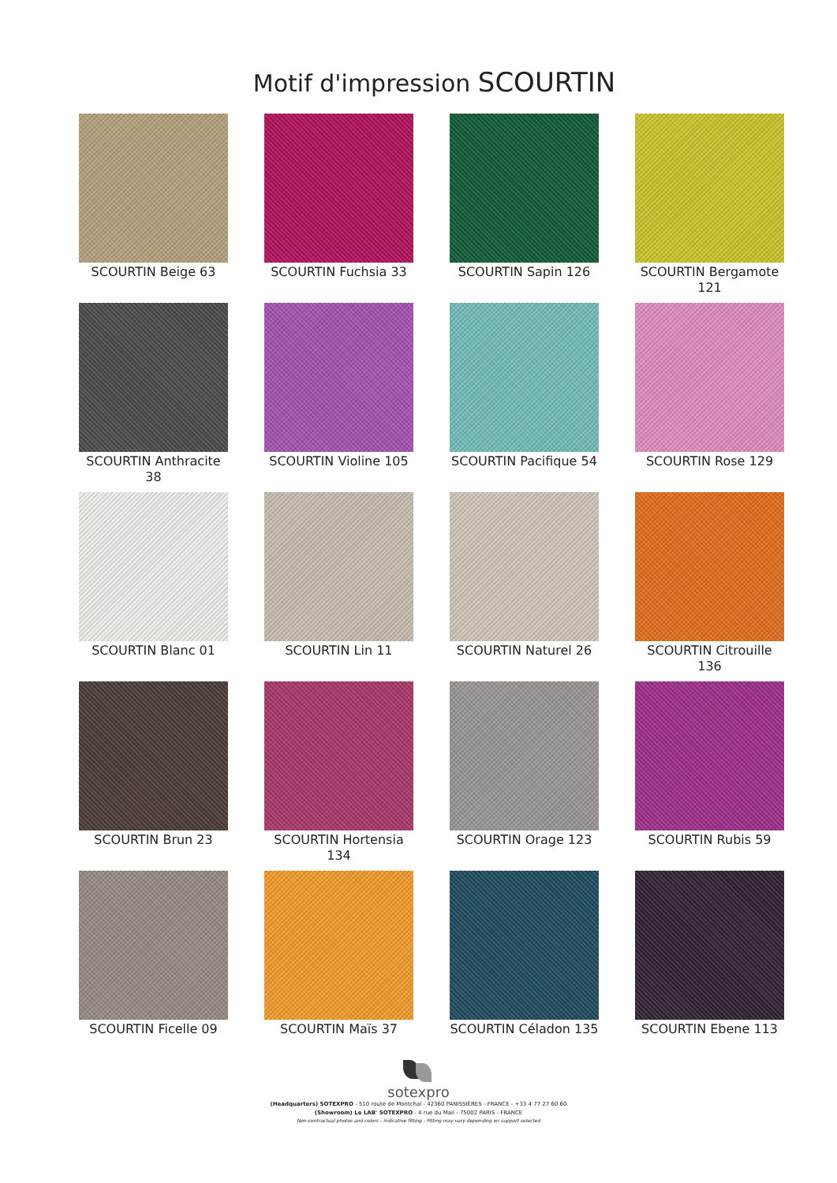Motif d'impression SCOURTIN
SCOURTIN Beige 63
SCOURTIN Fuchsia 33
SCOURTIN Sapin 126
SCOURTIN Bergamote 121
SCOURTIN Anthracite 38
SCOURTIN Violine 105
SCOURTIN Pacifique 54
SCOURTIN Rose 129
SCOURTIN Blanc 01
SCOURTIN Lin 11
SCOURTIN Naturel 26
SCOURTIN Citrouille 136
SCOURTIN Brun 23
SCOURTIN Hortensia 134
SCOURTIN Orage 123
SCOURTIN Rubis 59
SCOURTIN Ficelle 09
SCOURTIN Maïs 37
SCOURTIN Céladon 135
SCOURTIN Ebene 113
sotexpro
(Headquarters) SOTEXPRO - 510 route de Montchal - 42360 PANISSIÈRES - FRANCE - +33 4 77 27 60 60
(Showroom) Le LAB' SOTEXPRO - 4 rue du Mail - 75002 PARIS - FRANCE
Non-contractual photos and colors - Indicative fitting - Fitting may vary depending on support selected